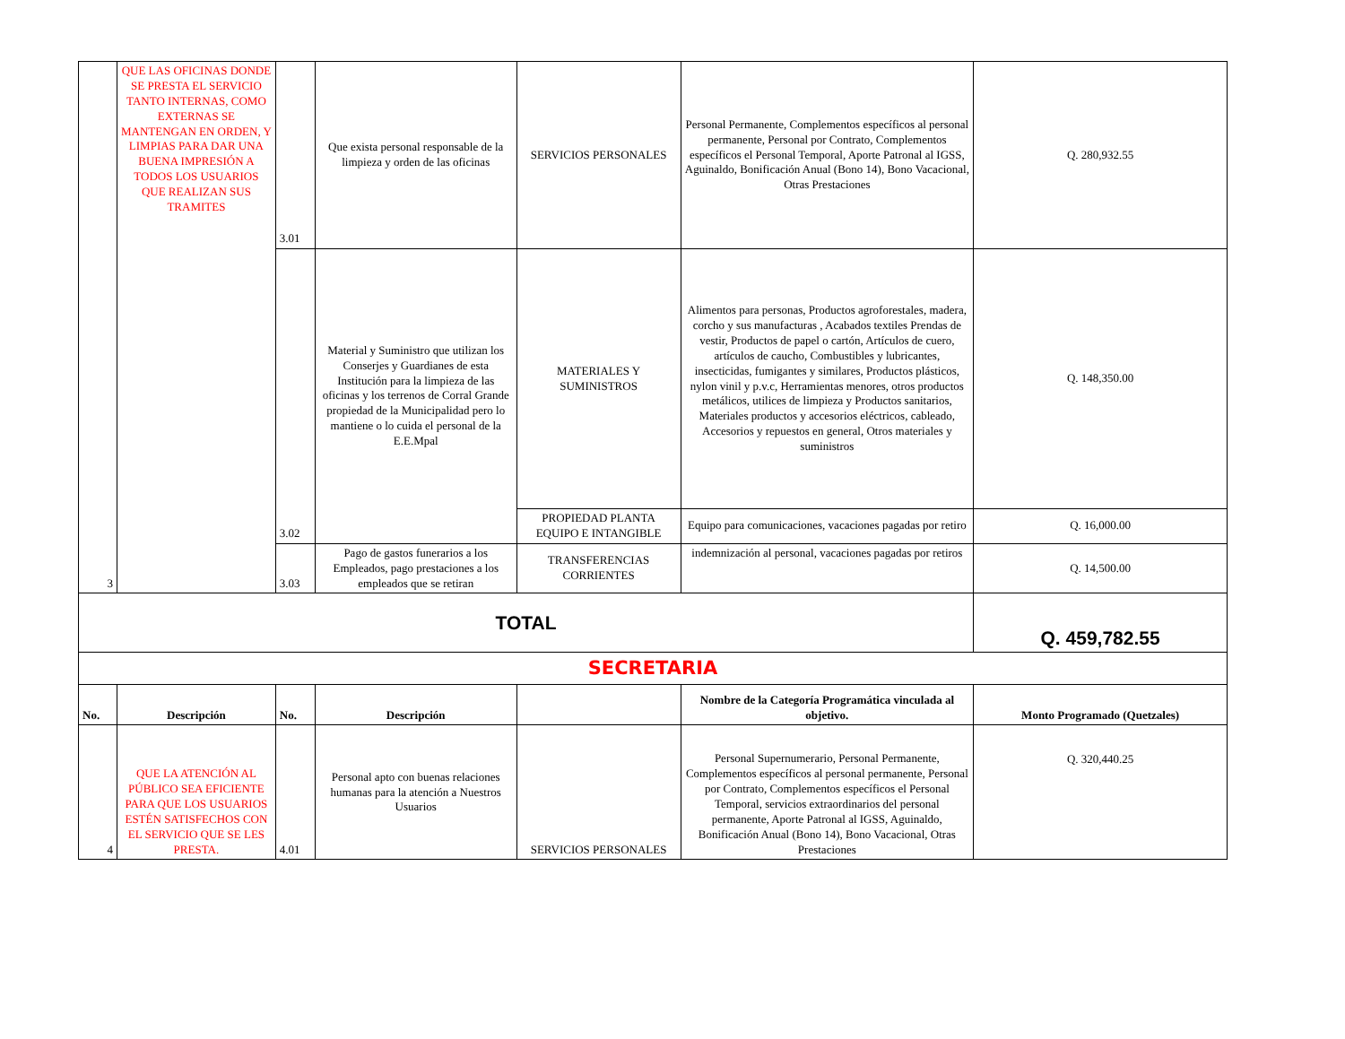| 3 | QUE LAS OFICINAS DONDE SE PRESTA EL SERVICIO TANTO INTERNAS, COMO EXTERNAS SE MANTENGAN EN ORDEN, Y LIMPIAS PARA DAR UNA BUENA IMPRESIÓN A TODOS LOS USUARIOS QUE REALIZAN SUS TRAMITES | 3.01 | Que exista personal responsable de la limpieza y orden de las oficinas | SERVICIOS PERSONALES | Personal Permanente, Complementos específicos al personal permanente, Personal por Contrato, Complementos específicos el Personal Temporal, Aporte Patronal al IGSS, Aguinaldo, Bonificación Anual (Bono 14), Bono Vacacional, Otras Prestaciones | Q. 280,932.55 |
| | | 3.02 | Material y Suministro que utilizan los Conserjes y Guardianes de esta Institución para la limpieza de las oficinas y los terrenos de Corral Grande propiedad de la Municipalidad pero lo mantiene o lo cuida el personal de la E.E.Mpal | MATERIALES Y SUMINISTROS | Alimentos para personas, Productos agroforestales, madera, corcho y sus manufacturas , Acabados textiles Prendas de vestir, Productos de papel o cartón, Artículos de cuero, artículos de caucho, Combustibles y lubricantes, insecticidas, fumigantes y similares, Productos plásticos, nylon vinil y p.v.c, Herramientas menores, otros productos metálicos, utilices de limpieza y Productos sanitarios, Materiales productos y accesorios eléctricos, cableado, Accesorios y repuestos en general, Otros materiales y suministros | Q. 148,350.00 |
| | | | | PROPIEDAD PLANTA EQUIPO E INTANGIBLE | Equipo para comunicaciones, vacaciones pagadas por retiro | Q. 16,000.00 |
| | | 3.03 | Pago de gastos funerarios a los Empleados, pago prestaciones a los empleados que se retiran | TRANSFERENCIAS CORRIENTES | indemnización al personal, vacaciones pagadas por retiros | Q. 14,500.00 |
| TOTAL | | | | | | Q. 459,782.55 |
| SECRETARIA | | | | | | |
| No. | Descripción | No. | Descripción | | Nombre de la Categoría Programática vinculada al objetivo. | Monto Programado (Quetzales) |
| 4 | QUE LA ATENCIÓN AL PÚBLICO SEA EFICIENTE PARA QUE LOS USUARIOS ESTÉN SATISFECHOS CON EL SERVICIO QUE SE LES PRESTA. | 4.01 | Personal apto con buenas relaciones humanas para la atención a Nuestros Usuarios | SERVICIOS PERSONALES | Personal Supernumerario, Personal Permanente, Complementos específicos al personal permanente, Personal por Contrato, Complementos específicos el Personal Temporal, servicios extraordinarios del personal permanente, Aporte Patronal al IGSS, Aguinaldo, Bonificación Anual (Bono 14), Bono Vacacional, Otras Prestaciones | Q. 320,440.25 |